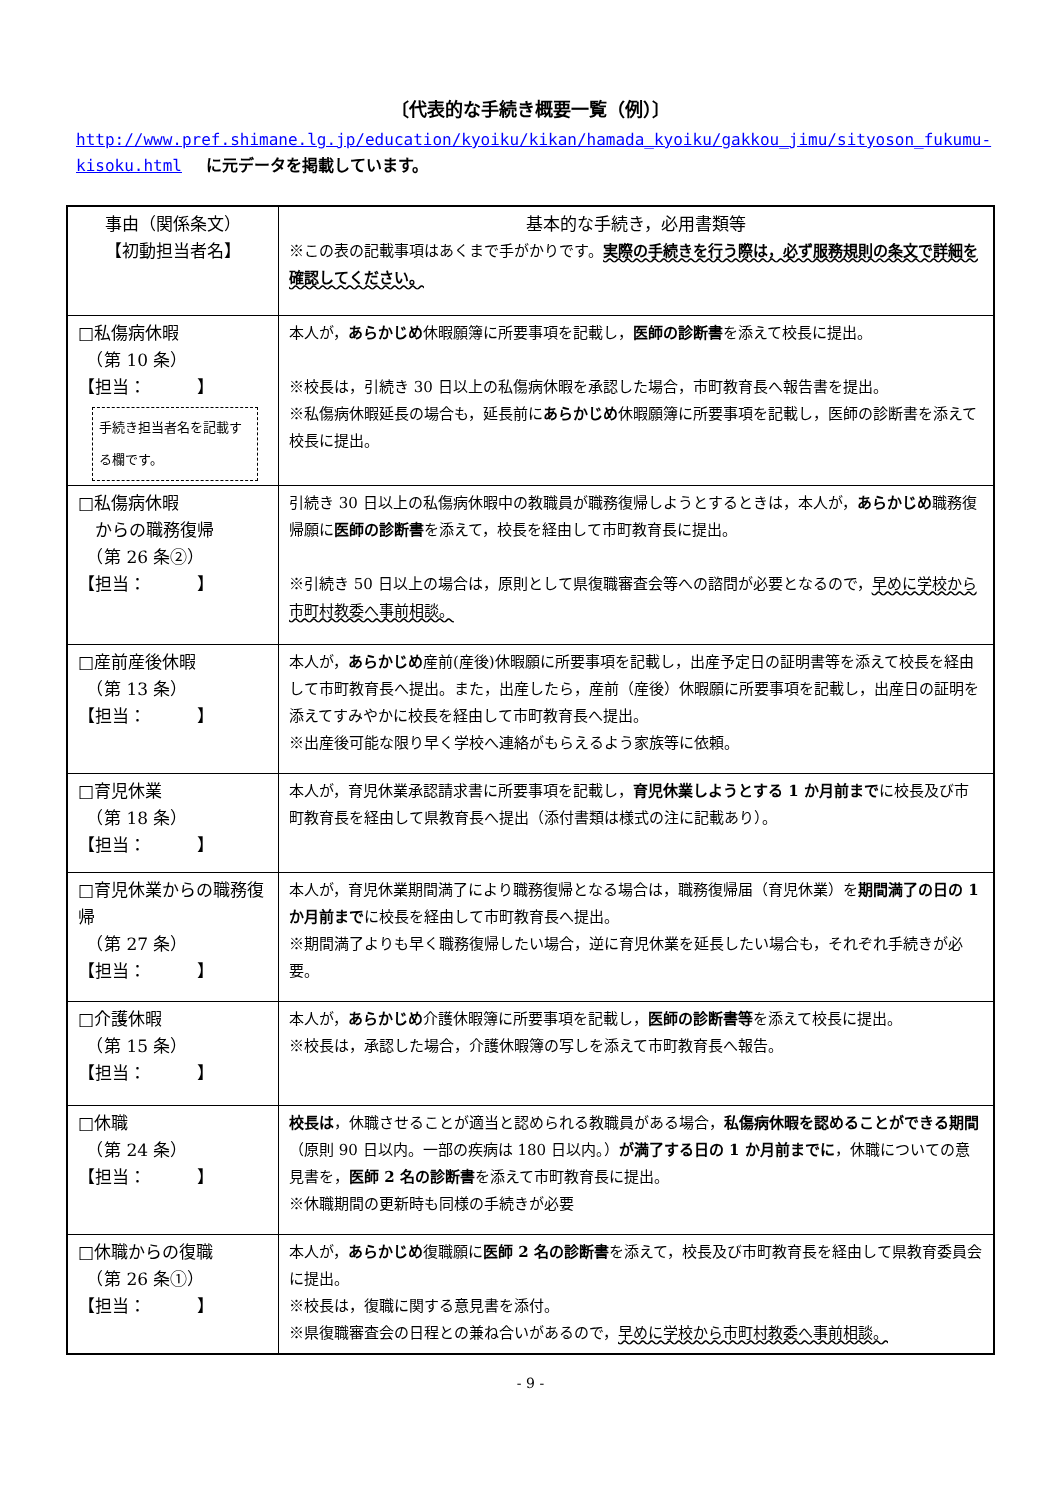〔代表的な手続き概要一覧（例）〕
http://www.pref.shimane.lg.jp/education/kyoiku/kikan/hamada_kyoiku/gakkou_jimu/sityoson_fukumu-kisoku.html に元データを掲載しています。
| 事由（関係条文） 【初動担当者名】 | 基本的な手続き，必用書類等 ※この表の記載事項はあくまで手がかりです。 実際の手続きを行う際は，必ず服務規則の条文で詳細を確認してください。 |
| --- | --- |
| □私傷病休暇 （第 10 条） 【担当： 】 手続き担当者名を記載する欄です。 | 本人が， あらかじめ 休暇願簿に所要事項を記載し， 医師の診断書 を添えて校長に提出。 ※校長は，引続き 30 日以上の私傷病休暇を承認した場合，市町教育長へ報告書を提出。 ※私傷病休暇延長の場合も，延長前に あらかじめ 休暇願簿に所要事項を記載し，医師の診断書を添えて校長に提出。 |
| □私傷病休暇 からの職務復帰 （第 26 条②） 【担当： 】 | 引続き 30 日以上の私傷病休暇中の教職員が職務復帰しようとするときは，本人が， あらかじめ 職務復帰願に 医師の診断書 を添えて，校長を経由して市町教育長に提出。 ※引続き 50 日以上の場合は，原則として県復職審査会等への諮問が必要となるので， 早めに学校から市町村教委へ事前相談。 |
| □産前産後休暇 （第 13 条） 【担当： 】 | 本人が， あらかじめ 産前(産後)休暇願に所要事項を記載し，出産予定日の証明書等を添えて校長を経由して市町教育長へ提出。また，出産したら，産前（産後）休暇願に所要事項を記載し，出産日の証明を添えてすみやかに校長を経由して市町教育長へ提出。 ※出産後可能な限り早く学校へ連絡がもらえるよう家族等に依頼。 |
| □育児休業 （第 18 条） 【担当： 】 | 本人が，育児休業承認請求書に所要事項を記載し， 育児休業しようとする 1 か月前まで に校長及び市町教育長を経由して県教育長へ提出（添付書類は様式の注に記載あり）。 |
| □育児休業からの職務復帰 （第 27 条） 【担当： 】 | 本人が，育児休業期間満了により職務復帰となる場合は，職務復帰届（育児休業）を 期間満了の日の 1 か月前まで に校長を経由して市町教育長へ提出。 ※期間満了よりも早く職務復帰したい場合，逆に育児休業を延長したい場合も，それぞれ手続きが必要。 |
| □介護休暇 （第 15 条） 【担当： 】 | 本人が， あらかじめ 介護休暇簿に所要事項を記載し， 医師の診断書等 を添えて校長に提出。 ※校長は，承認した場合，介護休暇簿の写しを添えて市町教育長へ報告。 |
| □休職 （第 24 条） 【担当： 】 | 校長は ，休職させることが適当と認められる教職員がある場合， 私傷病休暇を認めることができる期間 （原則 90 日以内。一部の疾病は 180 日以内。） が満了する日の 1 か月前までに ，休職についての意見書を， 医師 2 名の診断書 を添えて市町教育長に提出。 ※休職期間の更新時も同様の手続きが必要 |
| □休職からの復職 （第 26 条①） 【担当： 】 | 本人が， あらかじめ 復職願に 医師 2 名の診断書 を添えて，校長及び市町教育長を経由して県教育委員会に提出。 ※校長は，復職に関する意見書を添付。 ※県復職審査会の日程との兼ね合いがあるので， 早めに学校から市町村教委へ事前相談。 |
- 9 -